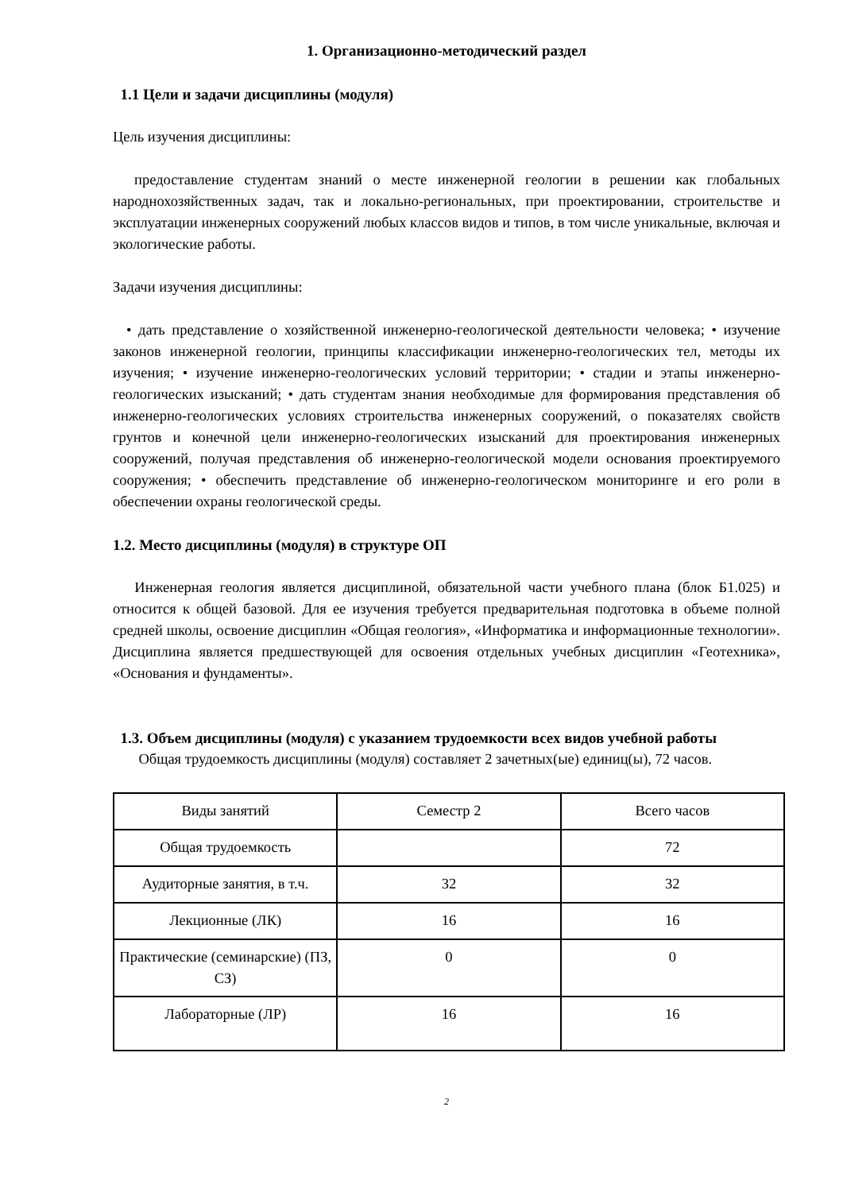1. Организационно-методический раздел
1.1 Цели и задачи дисциплины (модуля)
Цель изучения дисциплины:
предоставление студентам знаний о месте инженерной геологии в решении как глобальных народнохозяйственных задач, так и локально-региональных, при проектировании, строительстве и эксплуатации инженерных сооружений любых классов видов и типов, в том числе уникальные, включая и экологические работы.
Задачи изучения дисциплины:
• дать представление о хозяйственной инженерно-геологической деятельности человека; • изучение законов инженерной геологии, принципы классификации инженерно-геологических тел, методы их изучения; • изучение инженерно-геологических условий территории; • стадии и этапы инженерно-геологических изысканий; • дать студентам знания необходимые для формирования представления об инженерно-геологических условиях строительства инженерных сооружений, о показателях свойств грунтов и конечной цели инженерно-геологических изысканий для проектирования инженерных сооружений, получая представления об инженерно-геологической модели основания проектируемого сооружения; • обеспечить представление об инженерно-геологическом мониторинге и его роли в обеспечении охраны геологической среды.
1.2. Место дисциплины (модуля) в структуре ОП
Инженерная геология является дисциплиной, обязательной части учебного плана (блок Б1.025) и относится к общей базовой. Для ее изучения требуется предварительная подготовка в объеме полной средней школы, освоение дисциплин «Общая геология», «Информатика и информационные технологии». Дисциплина является предшествующей для освоения отдельных учебных дисциплин «Геотехника», «Основания и фундаменты».
1.3. Объем дисциплины (модуля) с указанием трудоемкости всех видов учебной работы
Общая трудоемкость дисциплины (модуля) составляет 2 зачетных(ые) единиц(ы), 72 часов.
| Виды занятий | Семестр 2 | Всего часов |
| Общая трудоемкость | | 72 |
| Аудиторные занятия, в т.ч. | 32 | 32 |
| Лекционные (ЛК) | 16 | 16 |
| Практические (семинарские) (ПЗ, СЗ) | 0 | 0 |
| Лабораторные (ЛР) | 16 | 16 |
2